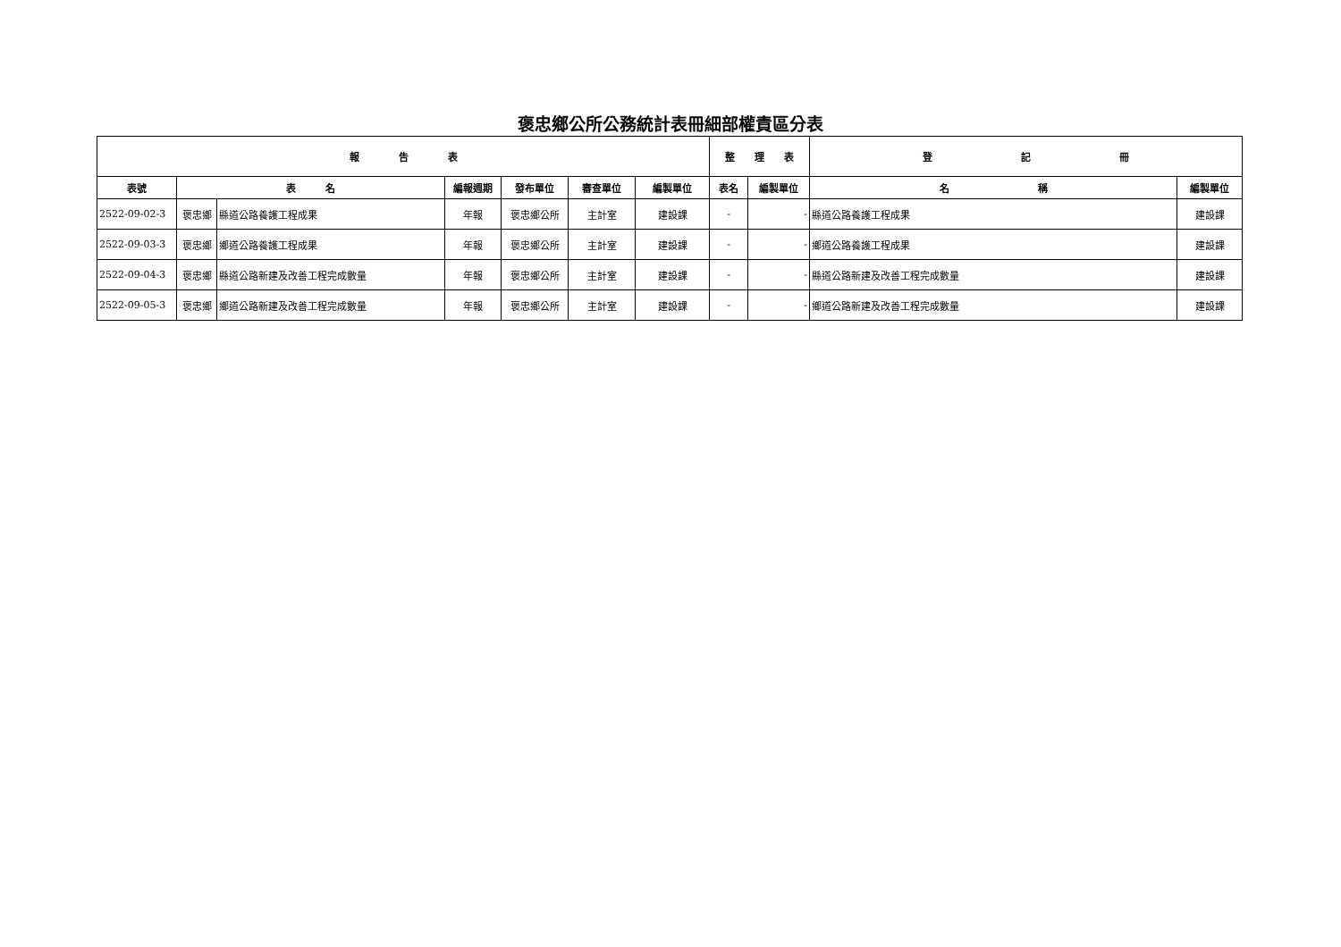褒忠鄉公所公務統計表冊細部權責區分表
| 報 告 表 | | | | | | | 整 理 表 | | 登 記 冊 | |
| --- | --- | --- | --- | --- | --- | --- | --- | --- | --- | --- |
| 表號 | 表 名 | | 編報週期 | 發布單位 | 審查單位 | 編製單位 | 表名 | 編製單位 | 名 稱 | 編製單位 |
| 2522-09-02-3 | 褒忠鄉 | 縣道公路養護工程成果 | 年報 | 褒忠鄉公所 | 主計室 | 建設課 | - | - | 縣道公路養護工程成果 | 建設課 |
| 2522-09-03-3 | 褒忠鄉 | 鄉道公路養護工程成果 | 年報 | 褒忠鄉公所 | 主計室 | 建設課 | - | - | 鄉道公路養護工程成果 | 建設課 |
| 2522-09-04-3 | 褒忠鄉 | 縣道公路新建及改善工程完成數量 | 年報 | 褒忠鄉公所 | 主計室 | 建設課 | - | - | 縣道公路新建及改善工程完成數量 | 建設課 |
| 2522-09-05-3 | 褒忠鄉 | 鄉道公路新建及改善工程完成數量 | 年報 | 褒忠鄉公所 | 主計室 | 建設課 | - | - | 鄉道公路新建及改善工程完成數量 | 建設課 |